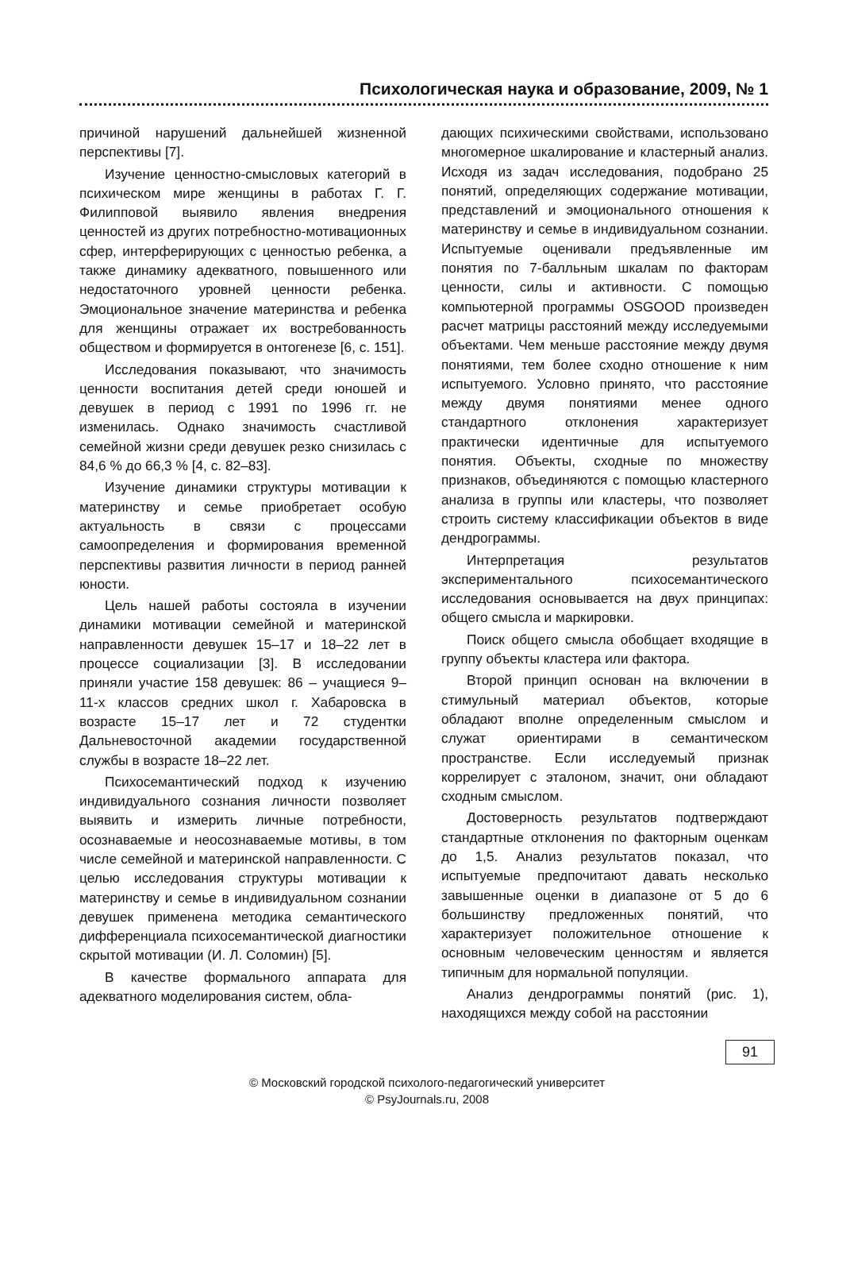Психологическая наука и образование, 2009, № 1
причиной нарушений дальнейшей жизненной перспективы [7].
Изучение ценностно-смысловых категорий в психическом мире женщины в работах Г. Г. Филипповой выявило явления внедрения ценностей из других потребностно-мотивационных сфер, интерферирующих с ценностью ребенка, а также динамику адекватного, повышенного или недостаточного уровней ценности ребенка. Эмоциональное значение материнства и ребенка для женщины отражает их востребованность обществом и формируется в онтогенезе [6, с. 151].
Исследования показывают, что значимость ценности воспитания детей среди юношей и девушек в период с 1991 по 1996 гг. не изменилась. Однако значимость счастливой семейной жизни среди девушек резко снизилась с 84,6 % до 66,3 % [4, с. 82–83].
Изучение динамики структуры мотивации к материнству и семье приобретает особую актуальность в связи с процессами самоопределения и формирования временной перспективы развития личности в период ранней юности.
Цель нашей работы состояла в изучении динамики мотивации семейной и материнской направленности девушек 15–17 и 18–22 лет в процессе социализации [3]. В исследовании приняли участие 158 девушек: 86 – учащиеся 9–11-х классов средних школ г. Хабаровска в возрасте 15–17 лет и 72 студентки Дальневосточной академии государственной службы в возрасте 18–22 лет.
Психосемантический подход к изучению индивидуального сознания личности позволяет выявить и измерить личные потребности, осознаваемые и неосознаваемые мотивы, в том числе семейной и материнской направленности. С целью исследования структуры мотивации к материнству и семье в индивидуальном сознании девушек применена методика семантического дифференциала психосемантической диагностики скрытой мотивации (И. Л. Соломин) [5].
В качестве формального аппарата для адекватного моделирования систем, обла-
дающих психическими свойствами, использовано многомерное шкалирование и кластерный анализ. Исходя из задач исследования, подобрано 25 понятий, определяющих содержание мотивации, представлений и эмоционального отношения к материнству и семье в индивидуальном сознании. Испытуемые оценивали предъявленные им понятия по 7-балльным шкалам по факторам ценности, силы и активности. С помощью компьютерной программы OSGOOD произведен расчет матрицы расстояний между исследуемыми объектами. Чем меньше расстояние между двумя понятиями, тем более сходно отношение к ним испытуемого. Условно принято, что расстояние между двумя понятиями менее одного стандартного отклонения характеризует практически идентичные для испытуемого понятия. Объекты, сходные по множеству признаков, объединяются с помощью кластерного анализа в группы или кластеры, что позволяет строить систему классификации объектов в виде дендрограммы.
Интерпретация результатов экспериментального психосемантического исследования основывается на двух принципах: общего смысла и маркировки.
Поиск общего смысла обобщает входящие в группу объекты кластера или фактора.
Второй принцип основан на включении в стимульный материал объектов, которые обладают вполне определенным смыслом и служат ориентирами в семантическом пространстве. Если исследуемый признак коррелирует с эталоном, значит, они обладают сходным смыслом.
Достоверность результатов подтверждают стандартные отклонения по факторным оценкам до 1,5. Анализ результатов показал, что испытуемые предпочитают давать несколько завышенные оценки в диапазоне от 5 до 6 большинству предложенных понятий, что характеризует положительное отношение к основным человеческим ценностям и является типичным для нормальной популяции.
Анализ дендрограммы понятий (рис. 1), находящихся между собой на расстоянии
91
© Московский городской психолого-педагогический университет
© PsyJournals.ru, 2008